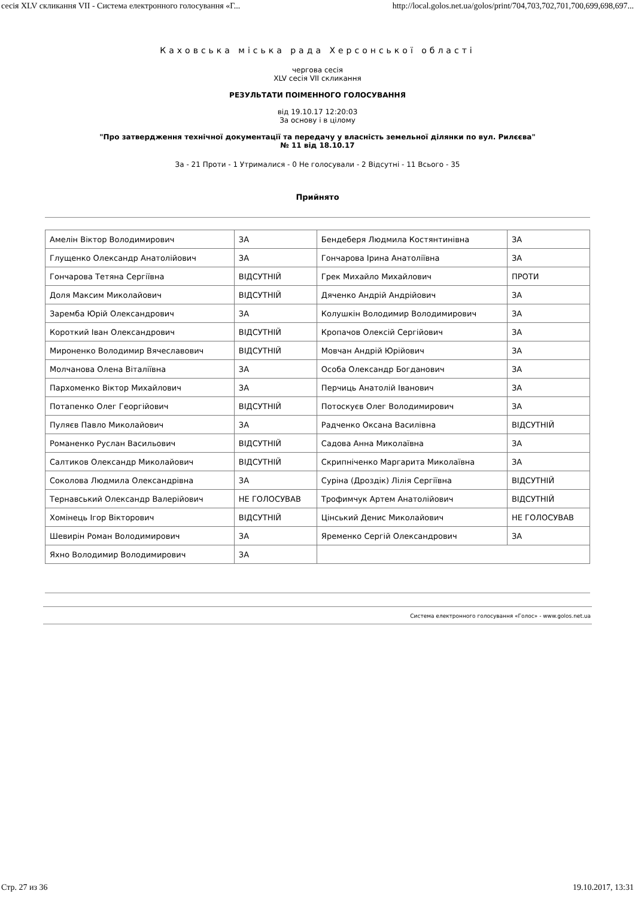сесія XLV скликання VII - Система електронного голосування «Г... http://local.golos.net.ua/golos/print/704,703,702,701,700,699,698,697...
Каховська міська рада Херсонської області
чергова сесія
XLV сесія VII скликання
РЕЗУЛЬТАТИ ПОІМЕННОГО ГОЛОСУВАННЯ
від 19.10.17 12:20:03
За основу і в цілому
"Про затвердження технічної документації та передачу у власність земельної ділянки по вул. Рилєєва"
№ 11 від 18.10.17
За - 21 Проти - 1 Утрималися - 0 Не голосували - 2 Відсутні - 11 Всього - 35
Прийнято
| Амелін Віктор Володимирович | ЗА | Бендеберя Людмила Костянтинівна | ЗА |
| Глущенко Олександр Анатолійович | ЗА | Гончарова Ірина Анатоліївна | ЗА |
| Гончарова Тетяна Сергіївна | ВІДСУТНІЙ | Грек Михайло Михайлович | ПРОТИ |
| Доля Максим Миколайович | ВІДСУТНІЙ | Дяченко Андрій Андрійович | ЗА |
| Заремба Юрій Олександрович | ЗА | Колушкін Володимир Володимирович | ЗА |
| Короткий Іван Олександрович | ВІДСУТНІЙ | Кропачов Олексій Сергійович | ЗА |
| Мироненко Володимир Вячеславович | ВІДСУТНІЙ | Мовчан Андрій Юрійович | ЗА |
| Молчанова Олена Віталіївна | ЗА | Особа Олександр Богданович | ЗА |
| Пархоменко Віктор Михайлович | ЗА | Перчиць Анатолій Іванович | ЗА |
| Потапенко Олег Георгійович | ВІДСУТНІЙ | Потоскуєв Олег Володимирович | ЗА |
| Пуляєв Павло Миколайович | ЗА | Радченко Оксана Василівна | ВІДСУТНІЙ |
| Романенко Руслан Васильович | ВІДСУТНІЙ | Садова Анна Миколаївна | ЗА |
| Салтиков Олександр Миколайович | ВІДСУТНІЙ | Скрипніченко Маргарита Миколаївна | ЗА |
| Соколова Людмила Олександрівна | ЗА | Суріна (Дроздік) Лілія Сергіївна | ВІДСУТНІЙ |
| Тернавський Олександр Валерійович | НЕ ГОЛОСУВАВ | Трофимчук Артем Анатолійович | ВІДСУТНІЙ |
| Хомінець Ігор Вікторович | ВІДСУТНІЙ | Цінський Денис Миколайович | НЕ ГОЛОСУВАВ |
| Шевирін Роман Володимирович | ЗА | Яременко Сергій Олександрович | ЗА |
| Яхно Володимир Володимирович | ЗА | | |
Система електронного голосування «Голос» - www.golos.net.ua
Стр. 27 из 36 19.10.2017, 13:31